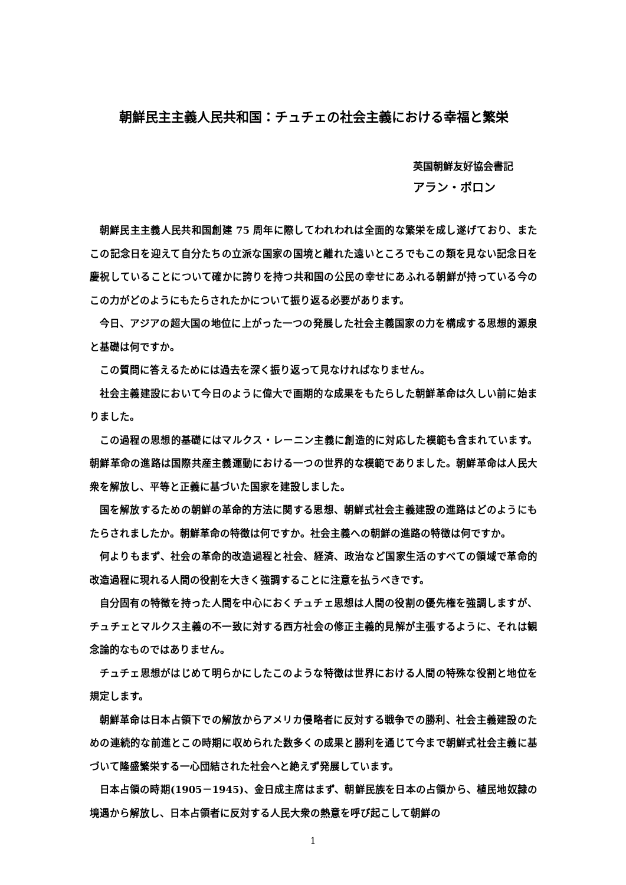朝鮮民主主義人民共和国：チュチェの社会主義における幸福と繁栄
英国朝鮮友好協会書記
アラン・ボロン
朝鮮民主主義人民共和国創建 75 周年に際してわれわれは全面的な繁栄を成し遂げており、またこの記念日を迎えて自分たちの立派な国家の国境と離れた遠いところでもこの類を見ない記念日を慶祝していることについて確かに誇りを持つ共和国の公民の幸せにあふれる朝鮮が持っている今のこの力がどのようにもたらされたかについて振り返る必要があります。
今日、アジアの超大国の地位に上がった一つの発展した社会主義国家の力を構成する思想的源泉と基礎は何ですか。
この質問に答えるためには過去を深く振り返って見なければなりません。
社会主義建設において今日のように偉大で画期的な成果をもたらした朝鮮革命は久しい前に始まりました。
この過程の思想的基礎にはマルクス・レーニン主義に創造的に対応した模範も含まれています。朝鮮革命の進路は国際共産主義運動における一つの世界的な模範でありました。朝鮮革命は人民大衆を解放し、平等と正義に基づいた国家を建設しました。
国を解放するための朝鮮の革命的方法に関する思想、朝鮮式社会主義建設の進路はどのようにもたらされましたか。朝鮮革命の特徴は何ですか。社会主義への朝鮮の進路の特徴は何ですか。
何よりもまず、社会の革命的改造過程と社会、経済、政治など国家生活のすべての領域で革命的改造過程に現れる人間の役割を大きく強調することに注意を払うべきです。
自分固有の特徴を持った人間を中心におくチュチェ思想は人間の役割の優先権を強調しますが、チュチェとマルクス主義の不一致に対する西方社会の修正主義的見解が主張するように、それは観念論的なものではありません。
チュチェ思想がはじめて明らかにしたこのような特徴は世界における人間の特殊な役割と地位を規定します。
朝鮮革命は日本占領下での解放からアメリカ侵略者に反対する戦争での勝利、社会主義建設のための連続的な前進とこの時期に収められた数多くの成果と勝利を通じて今まで朝鮮式社会主義に基づいて隆盛繁栄する一心団結された社会へと絶えず発展しています。
日本占領の時期(1905－1945)、金日成主席はまず、朝鮮民族を日本の占領から、植民地奴隷の境遇から解放し、日本占領者に反対する人民大衆の熱意を呼び起こして朝鮮の
1